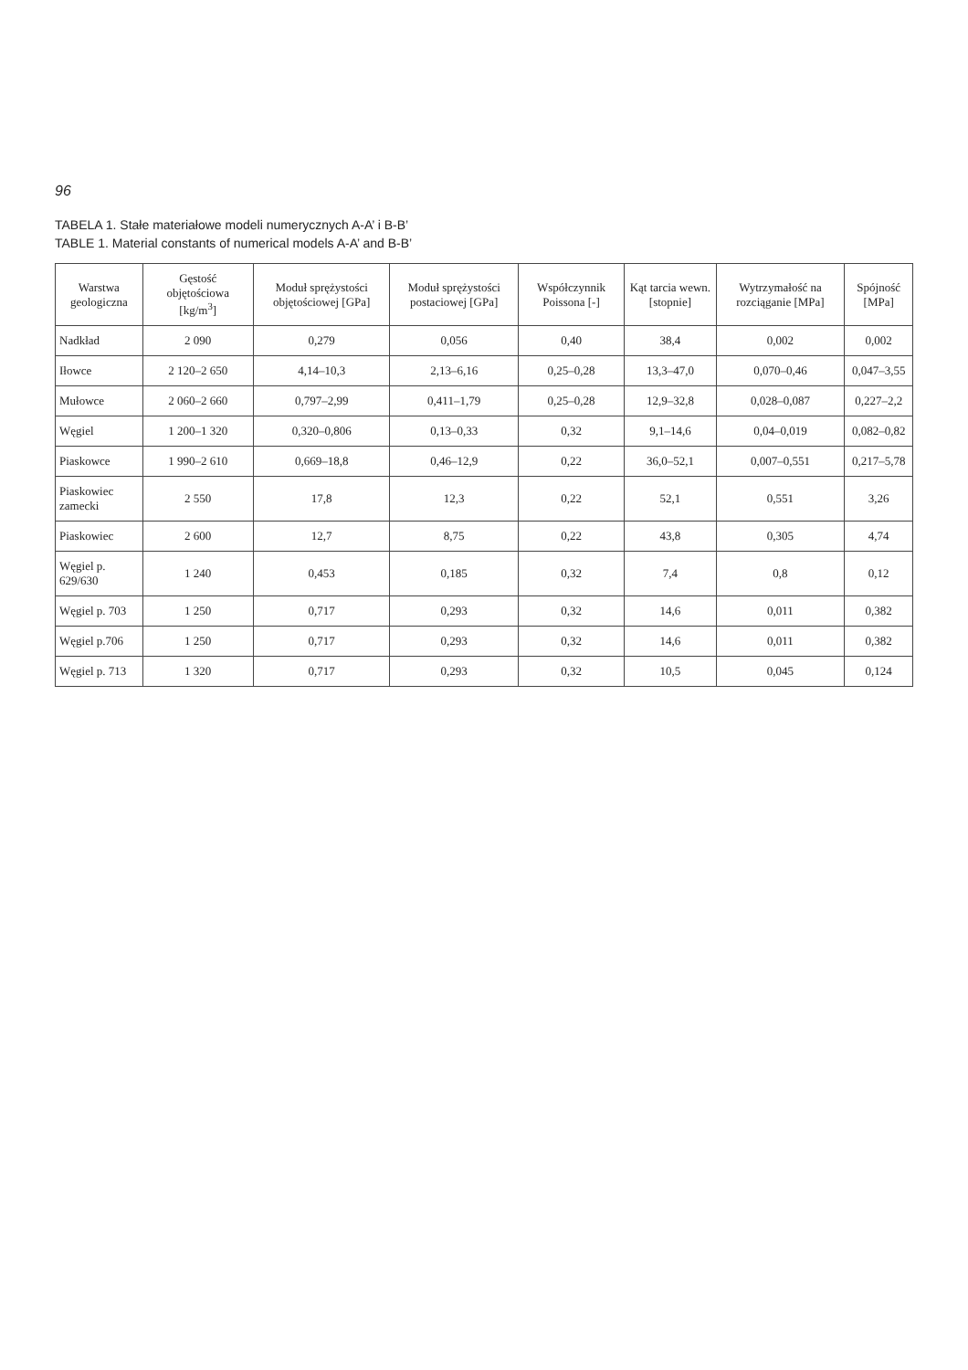96
TABELA 1. Stałe materiałowe modeli numerycznych A-A’ i B-B’
TABLE 1. Material constants of numerical models A-A’ and B-B’
| Warstwa geologiczna | Gęstość objętościowa [kg/m<sup>3</sup>] | Moduł sprężystości objętościowej [GPa] | Moduł sprężystości postaciowej [GPa] | Współczynnik Poissona [-] | Kąt tarcia wewn. [stopnie] | Wytrzymałość na rozciąganie [MPa] | Spójność [MPa] |
| --- | --- | --- | --- | --- | --- | --- | --- |
| Nadkład | 2 090 | 0,279 | 0,056 | 0,40 | 38,4 | 0,002 | 0,002 |
| Iłowce | 2 120–2 650 | 4,14–10,3 | 2,13–6,16 | 0,25–0,28 | 13,3–47,0 | 0,070–0,46 | 0,047–3,55 |
| Mułowce | 2 060–2 660 | 0,797–2,99 | 0,411–1,79 | 0,25–0,28 | 12,9–32,8 | 0,028–0,087 | 0,227–2,2 |
| Węgiel | 1 200–1 320 | 0,320–0,806 | 0,13–0,33 | 0,32 | 9,1–14,6 | 0,04–0,019 | 0,082–0,82 |
| Piaskowce | 1 990–2 610 | 0,669–18,8 | 0,46–12,9 | 0,22 | 36,0–52,1 | 0,007–0,551 | 0,217–5,78 |
| Piaskowiec zamecki | 2 550 | 17,8 | 12,3 | 0,22 | 52,1 | 0,551 | 3,26 |
| Piaskowiec | 2 600 | 12,7 | 8,75 | 0,22 | 43,8 | 0,305 | 4,74 |
| Węgiel p. 629/630 | 1 240 | 0,453 | 0,185 | 0,32 | 7,4 | 0,8 | 0,12 |
| Węgiel p. 703 | 1 250 | 0,717 | 0,293 | 0,32 | 14,6 | 0,011 | 0,382 |
| Węgiel p.706 | 1 250 | 0,717 | 0,293 | 0,32 | 14,6 | 0,011 | 0,382 |
| Węgiel p. 713 | 1 320 | 0,717 | 0,293 | 0,32 | 10,5 | 0,045 | 0,124 |